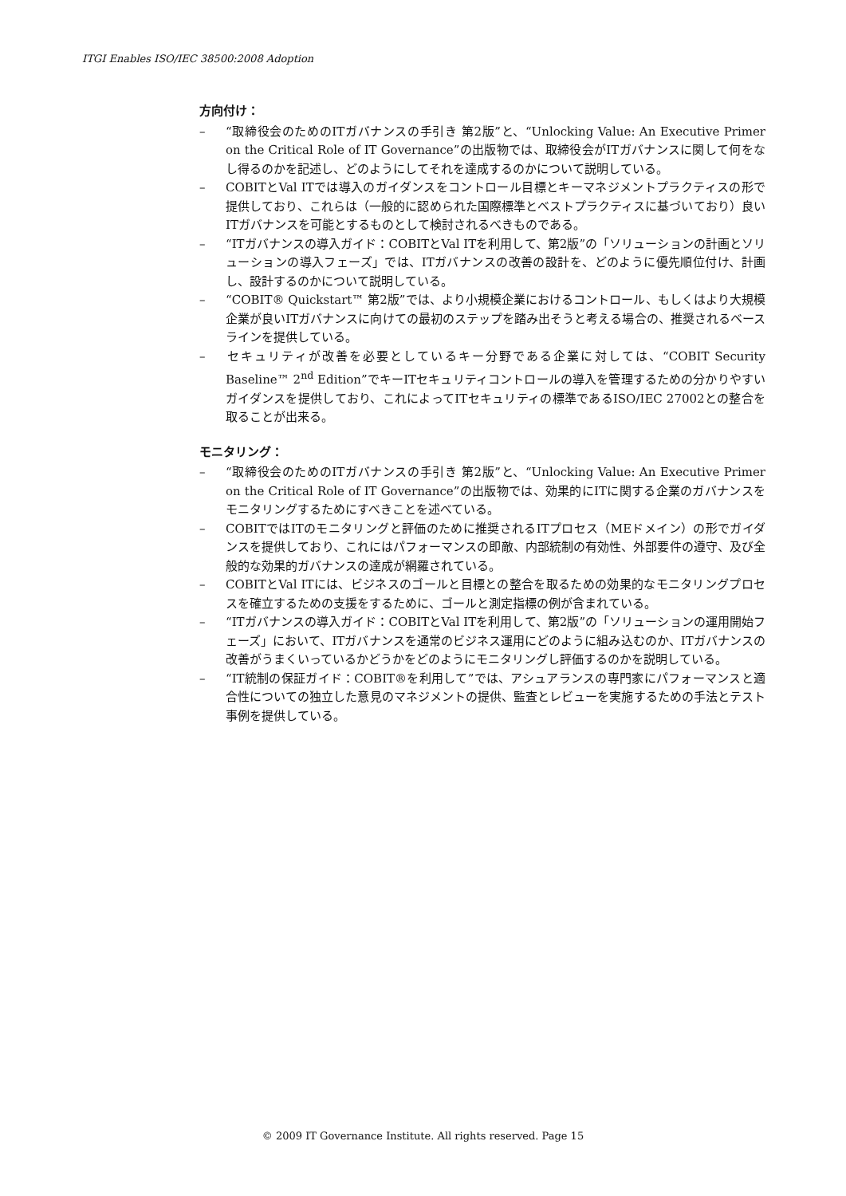ITGI Enables ISO/IEC 38500:2008 Adoption
方向付け：
– “取締役会のためのITガバナンスの手引き 第2版”と、“Unlocking Value: An Executive Primer on the Critical Role of IT Governance”の出版物では、取締役会がITガバナンスに関して何をなし得るのかを記述し、どのようにしてそれを達成するのかについて説明している。
– COBITとVal ITでは導入のガイダンスをコントロール目標とキーマネジメントプラクティスの形で提供しており、これらは（一般的に認められた国際標準とベストプラクティスに基づいており）良いITガバナンスを可能とするものとして検討されるべきものである。
– “ITガバナンスの導入ガイド：COBITとVal ITを利用して、第2版”の「ソリューションの計画とソリューションの導入フェーズ」では、ITガバナンスの改善の設計を、どのように優先順位付け、計画し、設計するのかについて説明している。
– “COBIT® Quickstart™ 第2版”では、より小規模企業におけるコントロール、もしくはより大規模企業が良いITガバナンスに向けての最初のステップを踏み出そうと考える場合の、推奨されるベースラインを提供している。
– セキュリティが改善を必要としているキー分野である企業に対しては、“COBIT Security Baseline™ 2<sup>nd</sup> Edition”でキーITセキュリティコントロールの導入を管理するための分かりやすいガイダンスを提供しており、これによってITセキュリティの標準であるISO/IEC 27002との整合を取ることが出来る。
モニタリング：
– “取締役会のためのITガバナンスの手引き 第2版”と、“Unlocking Value: An Executive Primer on the Critical Role of IT Governance”の出版物では、効果的にITに関する企業のガバナンスをモニタリングするためにすべきことを述べている。
– COBITではITのモニタリングと評価のために推奨されるITプロセス（MEドメイン）の形でガイダンスを提供しており、これにはパフォーマンスの即敵、内部統制の有効性、外部要件の遵守、及び全般的な効果的ガバナンスの達成が網羅されている。
– COBITとVal ITには、ビジネスのゴールと目標との整合を取るための効果的なモニタリングプロセスを確立するための支援をするために、ゴールと測定指標の例が含まれている。
– “ITガバナンスの導入ガイド：COBITとVal ITを利用して、第2版”の「ソリューションの運用開始フェーズ」において、ITガバナンスを通常のビジネス運用にどのように組み込むのか、ITガバナンスの改善がうまくいっているかどうかをどのようにモニタリングし評価するのかを説明している。
– “IT統制の保証ガイド：COBIT®を利用して”では、アシュアランスの専門家にパフォーマンスと適合性についての独立した意見のマネジメントの提供、監査とレビューを実施するための手法とテスト事例を提供している。
© 2009 IT Governance Institute. All rights reserved. Page 15